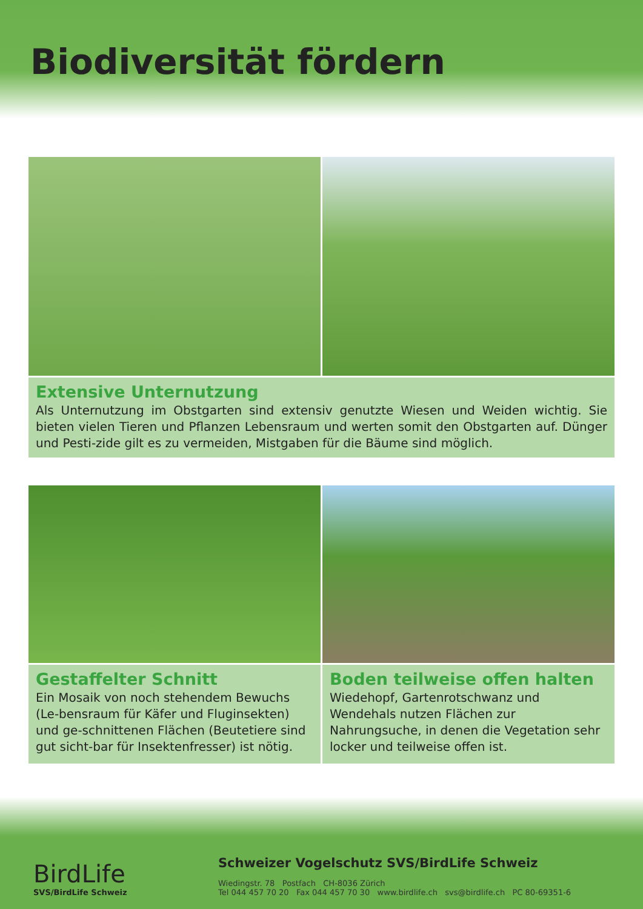Biodiversität fördern
Extensive Unternutzung
Als Unternutzung im Obstgarten sind extensiv genutzte Wiesen und Weiden wichtig. Sie bieten vielen Tieren und Pflanzen Lebensraum und werten somit den Obstgarten auf. Dünger und Pesti-zide gilt es zu vermeiden, Mistgaben für die Bäume sind möglich.
Gestaffelter Schnitt
Ein Mosaik von noch stehendem Bewuchs (Le-bensraum für Käfer und Fluginsekten) und ge-schnittenen Flächen (Beutetiere sind gut sicht-bar für Insektenfresser) ist nötig.
Boden teilweise offen halten
Wiedehopf, Gartenrotschwanz und Wendehals nutzen Flächen zur Nahrungsuche, in denen die Vegetation sehr locker und teilweise offen ist.
BirdLife
SVS/BirdLife Schweiz
Schweizer Vogelschutz SVS/BirdLife Schweiz
Wiedingstr. 78 Postfach CH-8036 Zürich
Tel 044 457 70 20 Fax 044 457 70 30 www.birdlife.ch svs@birdlife.ch PC 80-69351-6